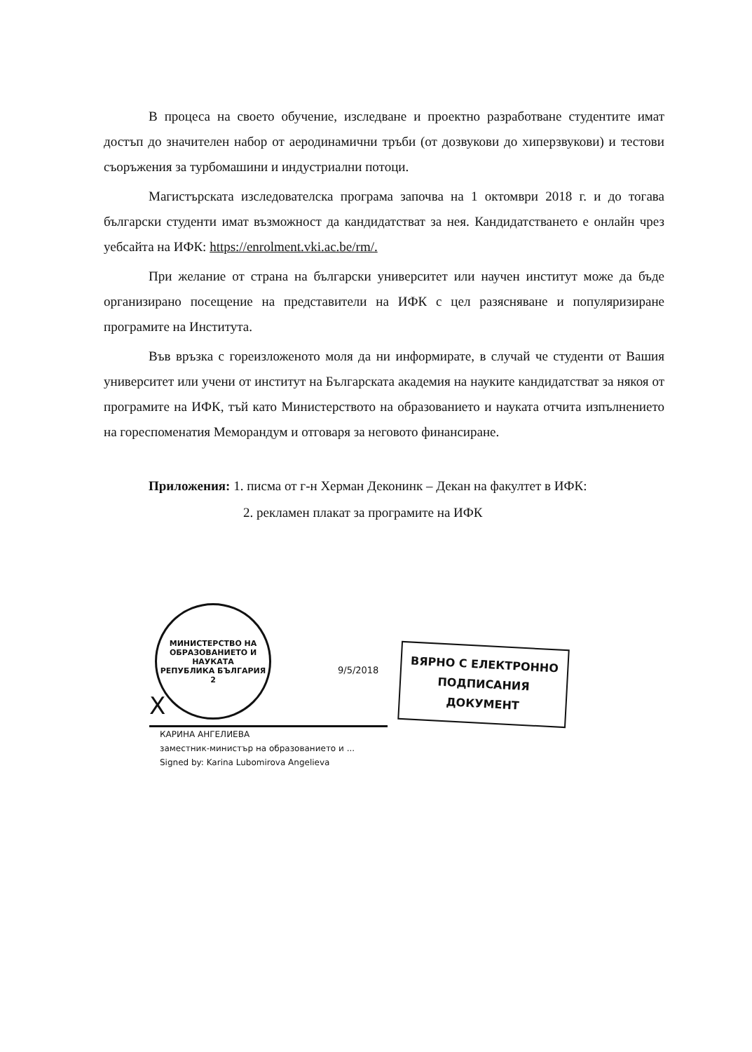В процеса на своето обучение, изследване и проектно разработване студентите имат достъп до значителен набор от аеродинамични тръби (от дозвукови до хиперзвукови) и тестови съоръжения за турбомашини и индустриални потоци.
Магистърската изследователска програма започва на 1 октомври 2018 г. и до тогава български студенти имат възможност да кандидатстват за нея. Кандидатстването е онлайн чрез уебсайта на ИФК: https://enrolment.vki.ac.be/rm/.
При желание от страна на български университет или научен институт може да бъде организирано посещение на представители на ИФК с цел разясняване и популяризиране програмите на Института.
Във връзка с гореизложеното моля да ни информирате, в случай че студенти от Вашия университет или учени от институт на Българската академия на науките кандидатстват за някоя от програмите на ИФК, тъй като Министерството на образованието и науката отчита изпълнението на гореспоменатия Меморандум и отговаря за неговото финансиране.
Приложения: 1. писма от г-н Херман Деконинк – Декан на факултет в ИФК:
2. рекламен плакат за програмите на ИФК
МИНИСТЕРСТВО НА ОБРАЗОВАНИЕТО И НАУКАТА
РЕПУБЛИКА БЪЛГАРИЯ
2
X
КАРИНА АНГЕЛИЕВА
заместник-министър на образованието и ...
Signed by: Karina Lubomirova Angelieva
9/5/2018
ВЯРНО С ЕЛЕКТРОННО
ПОДПИСАНИЯ ДОКУМЕНТ